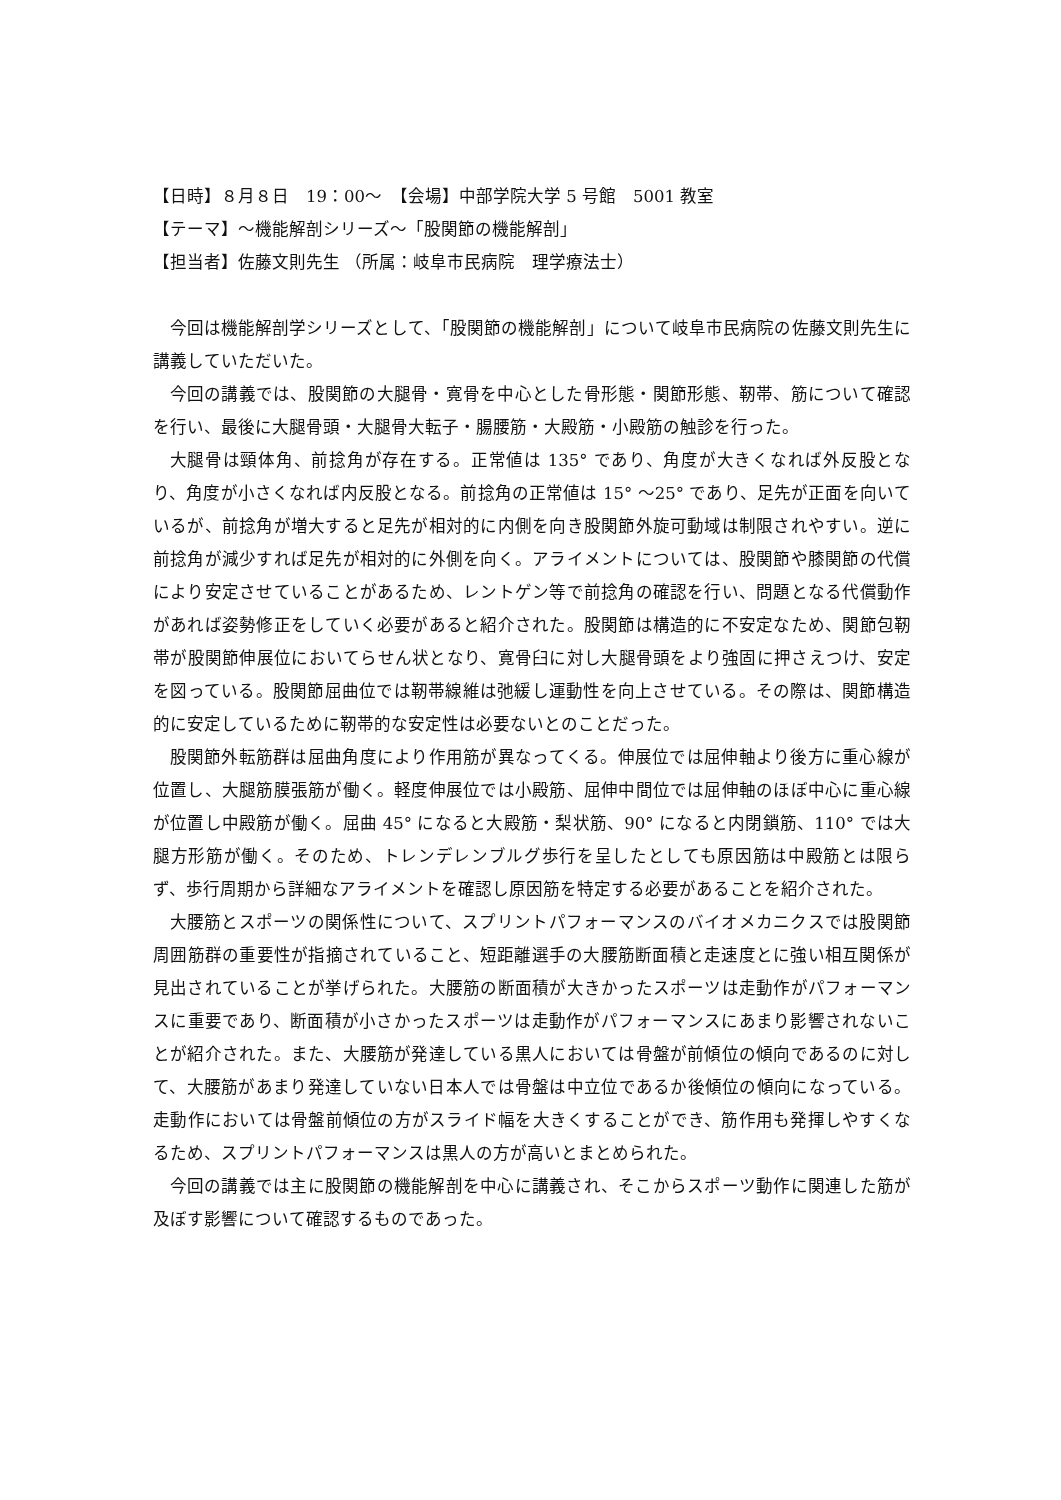【日時】８月８日　19：00～　【会場】中部学院大学 5 号館　5001 教室
【テーマ】～機能解剖シリーズ～「股関節の機能解剖」
【担当者】佐藤文則先生 （所属：岐阜市民病院　理学療法士）
今回は機能解剖学シリーズとして、「股関節の機能解剖」について岐阜市民病院の佐藤文則先生に講義していただいた。
今回の講義では、股関節の大腿骨・寛骨を中心とした骨形態・関節形態、靭帯、筋について確認を行い、最後に大腿骨頭・大腿骨大転子・腸腰筋・大殿筋・小殿筋の触診を行った。
大腿骨は頸体角、前捻角が存在する。正常値は 135° であり、角度が大きくなれば外反股となり、角度が小さくなれば内反股となる。前捻角の正常値は 15° ～25° であり、足先が正面を向いているが、前捻角が増大すると足先が相対的に内側を向き股関節外旋可動域は制限されやすい。逆に前捻角が減少すれば足先が相対的に外側を向く。アライメントについては、股関節や膝関節の代償により安定させていることがあるため、レントゲン等で前捻角の確認を行い、問題となる代償動作があれば姿勢修正をしていく必要があると紹介された。股関節は構造的に不安定なため、関節包靭帯が股関節伸展位においてらせん状となり、寛骨臼に対し大腿骨頭をより強固に押さえつけ、安定を図っている。股関節屈曲位では靭帯線維は弛緩し運動性を向上させている。その際は、関節構造的に安定しているために靭帯的な安定性は必要ないとのことだった。
股関節外転筋群は屈曲角度により作用筋が異なってくる。伸展位では屈伸軸より後方に重心線が位置し、大腿筋膜張筋が働く。軽度伸展位では小殿筋、屈伸中間位では屈伸軸のほぼ中心に重心線が位置し中殿筋が働く。屈曲 45° になると大殿筋・梨状筋、90° になると内閉鎖筋、110° では大腿方形筋が働く。そのため、トレンデレンブルグ歩行を呈したとしても原因筋は中殿筋とは限らず、歩行周期から詳細なアライメントを確認し原因筋を特定する必要があることを紹介された。
大腰筋とスポーツの関係性について、スプリントパフォーマンスのバイオメカニクスでは股関節周囲筋群の重要性が指摘されていること、短距離選手の大腰筋断面積と走速度とに強い相互関係が見出されていることが挙げられた。大腰筋の断面積が大きかったスポーツは走動作がパフォーマンスに重要であり、断面積が小さかったスポーツは走動作がパフォーマンスにあまり影響されないことが紹介された。また、大腰筋が発達している黒人においては骨盤が前傾位の傾向であるのに対して、大腰筋があまり発達していない日本人では骨盤は中立位であるか後傾位の傾向になっている。走動作においては骨盤前傾位の方がスライド幅を大きくすることができ、筋作用も発揮しやすくなるため、スプリントパフォーマンスは黒人の方が高いとまとめられた。
今回の講義では主に股関節の機能解剖を中心に講義され、そこからスポーツ動作に関連した筋が及ぼす影響について確認するものであった。